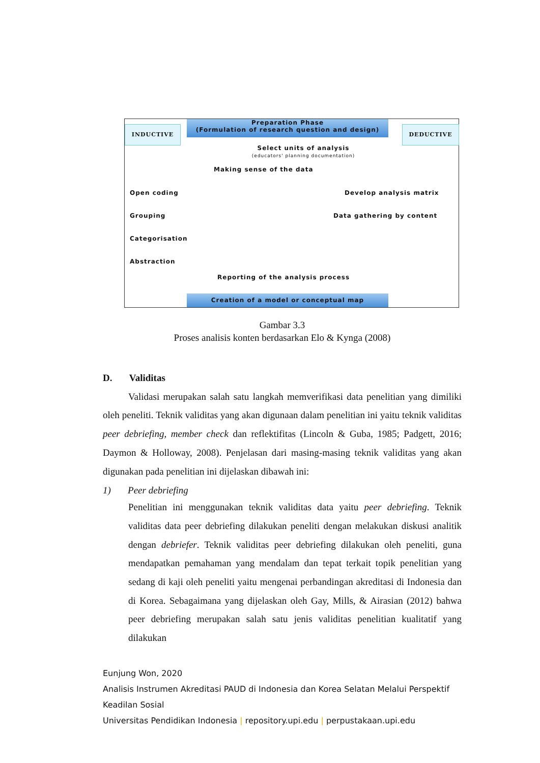Preparation Phase
(Formulation of research question and design)
INDUCTIVE DEDUCTIVE
Select units of analysis
(educators' planning documentation)
Making sense of the data
Open coding Develop analysis matrix
Grouping Data gathering by content
Categorisation
Abstraction
Reporting of the analysis process
Creation of a model or conceptual map
Gambar 3.3
Proses analisis konten berdasarkan Elo & Kynga (2008)
D. Validitas
Validasi merupakan salah satu langkah memverifikasi data penelitian yang dimiliki oleh peneliti. Teknik validitas yang akan digunaan dalam penelitian ini yaitu teknik validitas peer debriefing, member check dan reflektifitas (Lincoln & Guba, 1985; Padgett, 2016; Daymon & Holloway, 2008). Penjelasan dari masing-masing teknik validitas yang akan digunakan pada penelitian ini dijelaskan dibawah ini:
1) Peer debriefing
Penelitian ini menggunakan teknik validitas data yaitu peer debriefing. Teknik validitas data peer debriefing dilakukan peneliti dengan melakukan diskusi analitik dengan debriefer. Teknik validitas peer debriefing dilakukan oleh peneliti, guna mendapatkan pemahaman yang mendalam dan tepat terkait topik penelitian yang sedang di kaji oleh peneliti yaitu mengenai perbandingan akreditasi di Indonesia dan di Korea. Sebagaimana yang dijelaskan oleh Gay, Mills, & Airasian (2012) bahwa peer debriefing merupakan salah satu jenis validitas penelitian kualitatif yang dilakukan
Eunjung Won, 2020
Analisis Instrumen Akreditasi PAUD di Indonesia dan Korea Selatan Melalui Perspektif
Keadilan Sosial
Universitas Pendidikan Indonesia | repository.upi.edu | perpustakaan.upi.edu